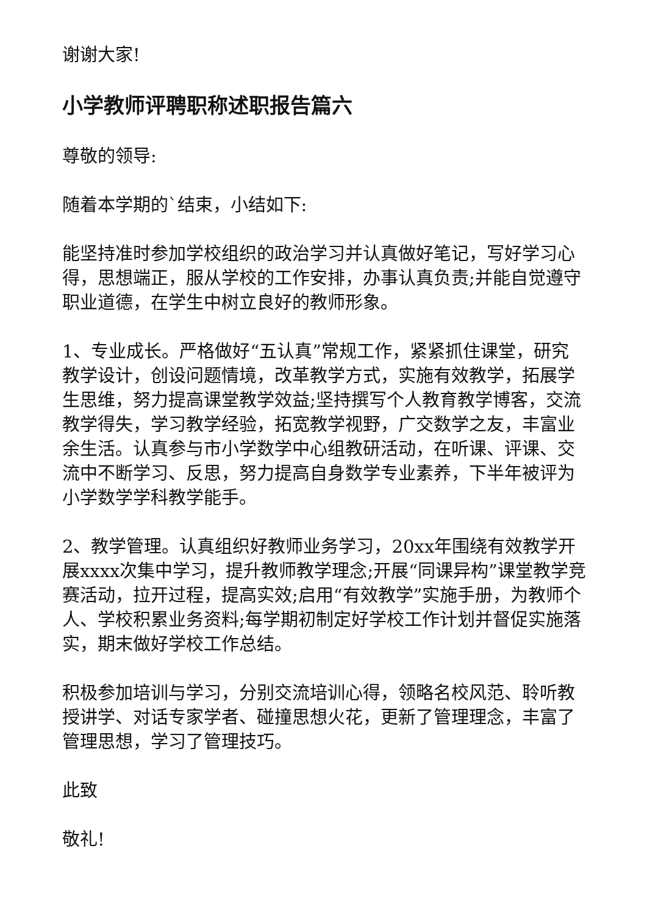谢谢大家!
小学教师评聘职称述职报告篇六
尊敬的领导:
随着本学期的`结束，小结如下:
能坚持准时参加学校组织的政治学习并认真做好笔记，写好学习心得，思想端正，服从学校的工作安排，办事认真负责;并能自觉遵守职业道德，在学生中树立良好的教师形象。
1、专业成长。严格做好“五认真”常规工作，紧紧抓住课堂，研究教学设计，创设问题情境，改革教学方式，实施有效教学，拓展学生思维，努力提高课堂教学效益;坚持撰写个人教育教学博客，交流教学得失，学习教学经验，拓宽教学视野，广交数学之友，丰富业余生活。认真参与市小学数学中心组教研活动，在听课、评课、交流中不断学习、反思，努力提高自身数学专业素养，下半年被评为小学数学学科教学能手。
2、教学管理。认真组织好教师业务学习，20xx年围绕有效教学开展xxxx次集中学习，提升教师教学理念;开展“同课异构”课堂教学竞赛活动，拉开过程，提高实效;启用“有效教学”实施手册，为教师个人、学校积累业务资料;每学期初制定好学校工作计划并督促实施落实，期末做好学校工作总结。
积极参加培训与学习，分别交流培训心得，领略名校风范、聆听教授讲学、对话专家学者、碰撞思想火花，更新了管理理念，丰富了管理思想，学习了管理技巧。
此致
敬礼!